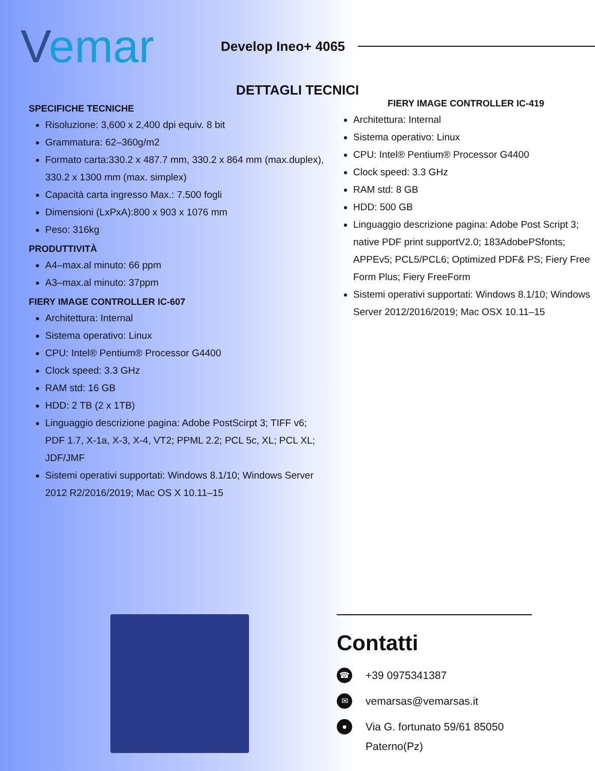Vemar
Develop Ineo+ 4065
DETTAGLI TECNICI
SPECIFICHE TECNICHE
Risoluzione: 3,600 x 2,400 dpi equiv. 8 bit
Grammatura: 62–360g/m2
Formato carta:330.2 x 487.7 mm, 330.2 x 864 mm (max.duplex), 330.2 x 1300 mm (max. simplex)
Capacità carta ingresso Max.: 7.500 fogli
Dimensioni (LxPxA):800 x 903 x 1076 mm
Peso: 316kg
PRODUTTIVITÀ
A4–max.al minuto: 66 ppm
A3–max.al minuto: 37ppm
FIERY IMAGE CONTROLLER IC-607
Architettura: Internal
Sistema operativo: Linux
CPU: Intel® Pentium® Processor G4400
Clock speed: 3.3 GHz
RAM std: 16 GB
HDD: 2 TB (2 x 1TB)
Linguaggio descrizione pagina: Adobe PostScirpt 3; TIFF v6; PDF 1.7, X-1a, X-3, X-4, VT2; PPML 2.2; PCL 5c, XL; PCL XL; JDF/JMF
Sistemi operativi supportati: Windows 8.1/10; Windows Server 2012 R2/2016/2019; Mac OS X 10.11–15
FIERY IMAGE CONTROLLER IC-419
Architettura: Internal
Sistema operativo: Linux
CPU: Intel® Pentium® Processor G4400
Clock speed: 3.3 GHz
RAM std: 8 GB
HDD: 500 GB
Linguaggio descrizione pagina: Adobe Post Script 3; native PDF print supportV2.0; 183AdobePSfonts; APPEv5; PCL5/PCL6; Optimized PDF& PS; Fiery Free Form Plus; Fiery FreeForm
Sistemi operativi supportati: Windows 8.1/10; Windows Server 2012/2016/2019; Mac OSX 10.11–15
Contatti
☎ +39 0975341387
✉ vemarsas@vemarsas.it
● Via G. fortunato 59/61 85050 Paterno(Pz)